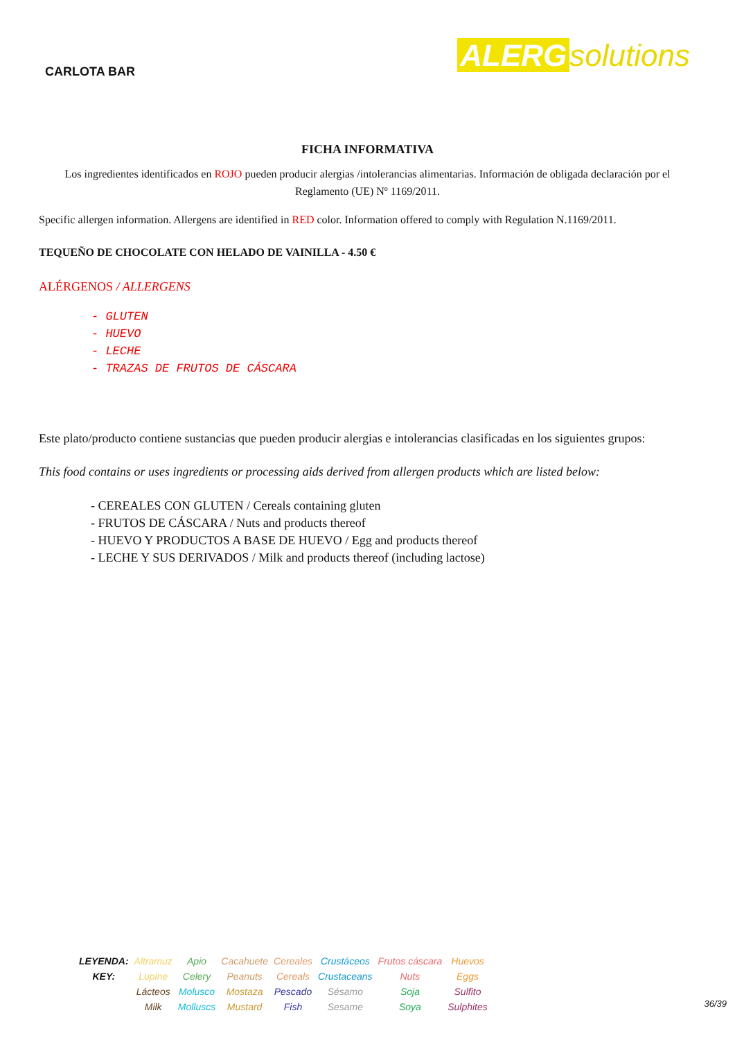CARLOTA BAR
ALERG solutions
FICHA INFORMATIVA
Los ingredientes identificados en ROJO pueden producir alergias /intolerancias alimentarias. Información de obligada declaración por el Reglamento (UE) Nº 1169/2011.
Specific allergen information. Allergens are identified in RED color. Information offered to comply with Regulation N.1169/2011.
TEQUEÑO DE CHOCOLATE CON HELADO DE VAINILLA - 4.50 €
ALÉRGENOS / ALLERGENS
- GLUTEN
- HUEVO
- LECHE
- TRAZAS DE FRUTOS DE CÁSCARA
Este plato/producto contiene sustancias que pueden producir alergias e intolerancias clasificadas en los siguientes grupos:
This food contains or uses ingredients or processing aids derived from allergen products which are listed below:
- CEREALES CON GLUTEN / Cereals containing gluten
- FRUTOS DE CÁSCARA / Nuts and products thereof
- HUEVO Y PRODUCTOS A BASE DE HUEVO / Egg and products thereof
- LECHE Y SUS DERIVADOS / Milk and products thereof (including lactose)
| LEYENDA: | Altramuz | Apio | Cacahuete | Cereales | Crustáceos | Frutos cáscara | Huevos |
| KEY: | Lupine | Celery | Peanuts | Cereals | Crustaceans | Nuts | Eggs |
| | Lácteos | Molusco | Mostaza | Pescado | Sésamo | Soja | Sulfito |
| | Milk | Molluscs | Mustard | Fish | Sesame | Soya | Sulphites |
36/39